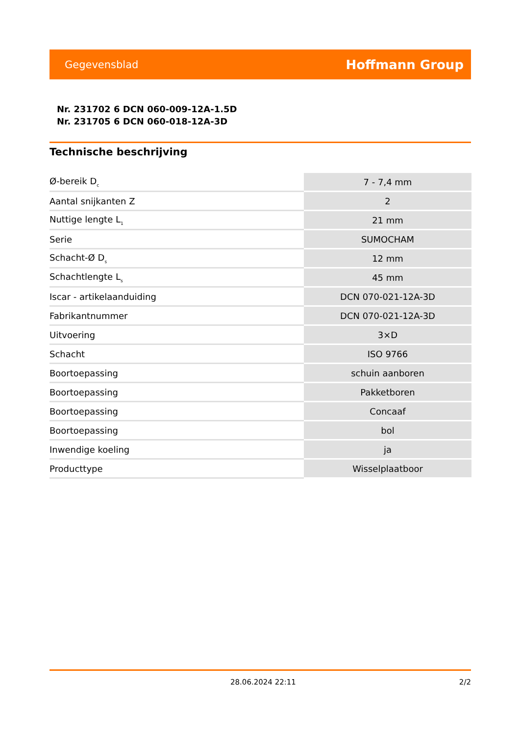Gegevensblad Hoffmann Group
Nr. 231702 6 DCN 060-009-12A-1.5D
Nr. 231705 6 DCN 060-018-12A-3D
Technische beschrijving
| Ø-bereik D<sub>c</sub> | 7 - 7,4 mm |
| Aantal snijkanten Z | 2 |
| Nuttige lengte L<sub>1</sub> | 21 mm |
| Serie | SUMOCHAM |
| Schacht-Ø D<sub>s</sub> | 12 mm |
| Schachtlengte L<sub>s</sub> | 45 mm |
| Iscar - artikelaanduiding | DCN 070-021-12A-3D |
| Fabrikantnummer | DCN 070-021-12A-3D |
| Uitvoering | 3×D |
| Schacht | ISO 9766 |
| Boortoepassing | schuin aanboren |
| Boortoepassing | Pakketboren |
| Boortoepassing | Concaaf |
| Boortoepassing | bol |
| Inwendige koeling | ja |
| Producttype | Wisselplaatboor |
28.06.2024 22:11 2/2